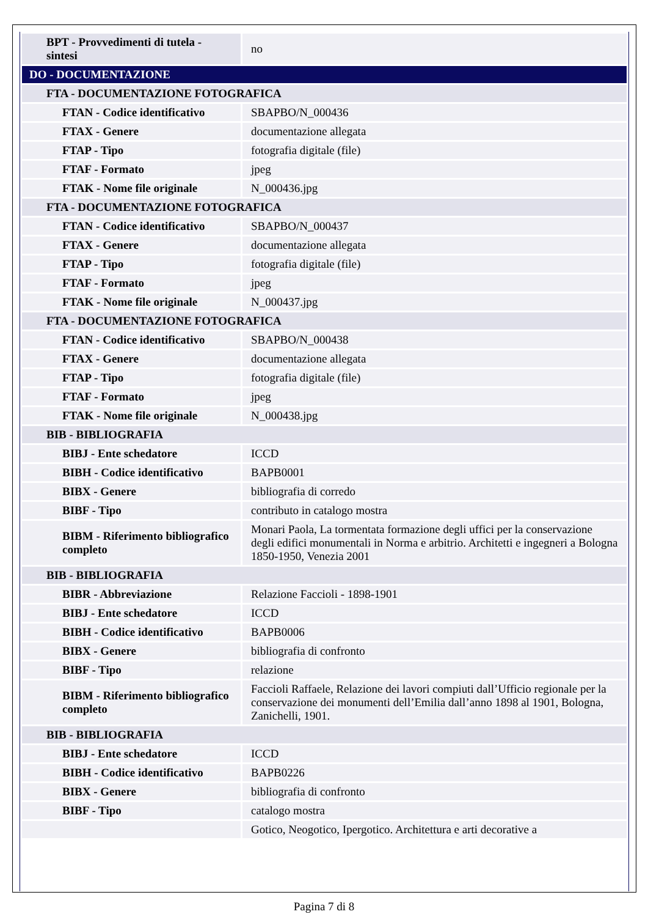| BPT - Provvedimenti di tutela - sintesi | no |
| DO - DOCUMENTAZIONE | |
| FTA - DOCUMENTAZIONE FOTOGRAFICA | |
| FTAN - Codice identificativo | SBAPBO/N_000436 |
| FTAX - Genere | documentazione allegata |
| FTAP - Tipo | fotografia digitale (file) |
| FTAF - Formato | jpeg |
| FTAK - Nome file originale | N_000436.jpg |
| FTA - DOCUMENTAZIONE FOTOGRAFICA | |
| FTAN - Codice identificativo | SBAPBO/N_000437 |
| FTAX - Genere | documentazione allegata |
| FTAP - Tipo | fotografia digitale (file) |
| FTAF - Formato | jpeg |
| FTAK - Nome file originale | N_000437.jpg |
| FTA - DOCUMENTAZIONE FOTOGRAFICA | |
| FTAN - Codice identificativo | SBAPBO/N_000438 |
| FTAX - Genere | documentazione allegata |
| FTAP - Tipo | fotografia digitale (file) |
| FTAF - Formato | jpeg |
| FTAK - Nome file originale | N_000438.jpg |
| BIB - BIBLIOGRAFIA | |
| BIBJ - Ente schedatore | ICCD |
| BIBH - Codice identificativo | BAPB0001 |
| BIBX - Genere | bibliografia di corredo |
| BIBF - Tipo | contributo in catalogo mostra |
| BIBM - Riferimento bibliografico completo | Monari Paola, La tormentata formazione degli uffici per la conservazione degli edifici monumentali in Norma e arbitrio. Architetti e ingegneri a Bologna 1850-1950, Venezia 2001 |
| BIB - BIBLIOGRAFIA | |
| BIBR - Abbreviazione | Relazione Faccioli - 1898-1901 |
| BIBJ - Ente schedatore | ICCD |
| BIBH - Codice identificativo | BAPB0006 |
| BIBX - Genere | bibliografia di confronto |
| BIBF - Tipo | relazione |
| BIBM - Riferimento bibliografico completo | Faccioli Raffaele, Relazione dei lavori compiuti dall’Ufficio regionale per la conservazione dei monumenti dell’Emilia dall’anno 1898 al 1901, Bologna, Zanichelli, 1901. |
| BIB - BIBLIOGRAFIA | |
| BIBJ - Ente schedatore | ICCD |
| BIBH - Codice identificativo | BAPB0226 |
| BIBX - Genere | bibliografia di confronto |
| BIBF - Tipo | catalogo mostra |
| | Gotico, Neogotico, Ipergotico. Architettura e arti decorative a |
Pagina 7 di 8